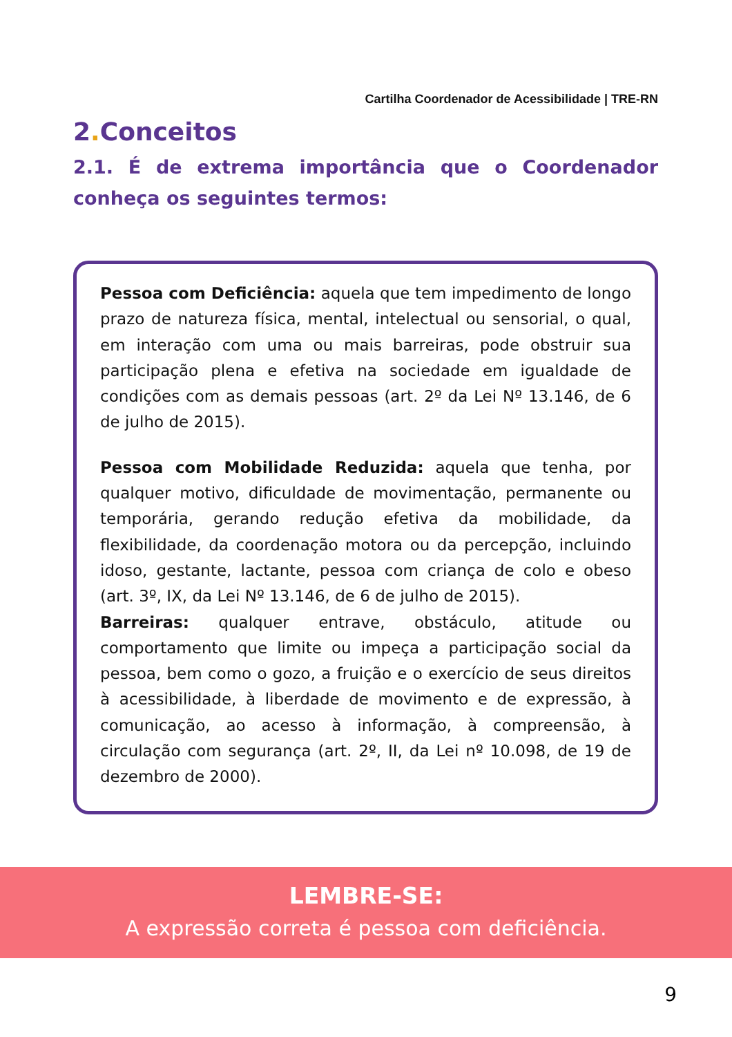Cartilha Coordenador de Acessibilidade | TRE-RN
2. Conceitos
2.1. É de extrema importância que o Coordenador conheça os seguintes termos:
Pessoa com Deficiência: aquela que tem impedimento de longo prazo de natureza física, mental, intelectual ou sensorial, o qual, em interação com uma ou mais barreiras, pode obstruir sua participação plena e efetiva na sociedade em igualdade de condições com as demais pessoas (art. 2º da Lei Nº 13.146, de 6 de julho de 2015).
Pessoa com Mobilidade Reduzida: aquela que tenha, por qualquer motivo, dificuldade de movimentação, permanente ou temporária, gerando redução efetiva da mobilidade, da flexibilidade, da coordenação motora ou da percepção, incluindo idoso, gestante, lactante, pessoa com criança de colo e obeso (art. 3º, IX, da Lei Nº 13.146, de 6 de julho de 2015).
Barreiras: qualquer entrave, obstáculo, atitude ou comportamento que limite ou impeça a participação social da pessoa, bem como o gozo, a fruição e o exercício de seus direitos à acessibilidade, à liberdade de movimento e de expressão, à comunicação, ao acesso à informação, à compreensão, à circulação com segurança (art. 2º, II, da Lei nº 10.098, de 19 de dezembro de 2000).
LEMBRE-SE:
A expressão correta é pessoa com deficiência.
9